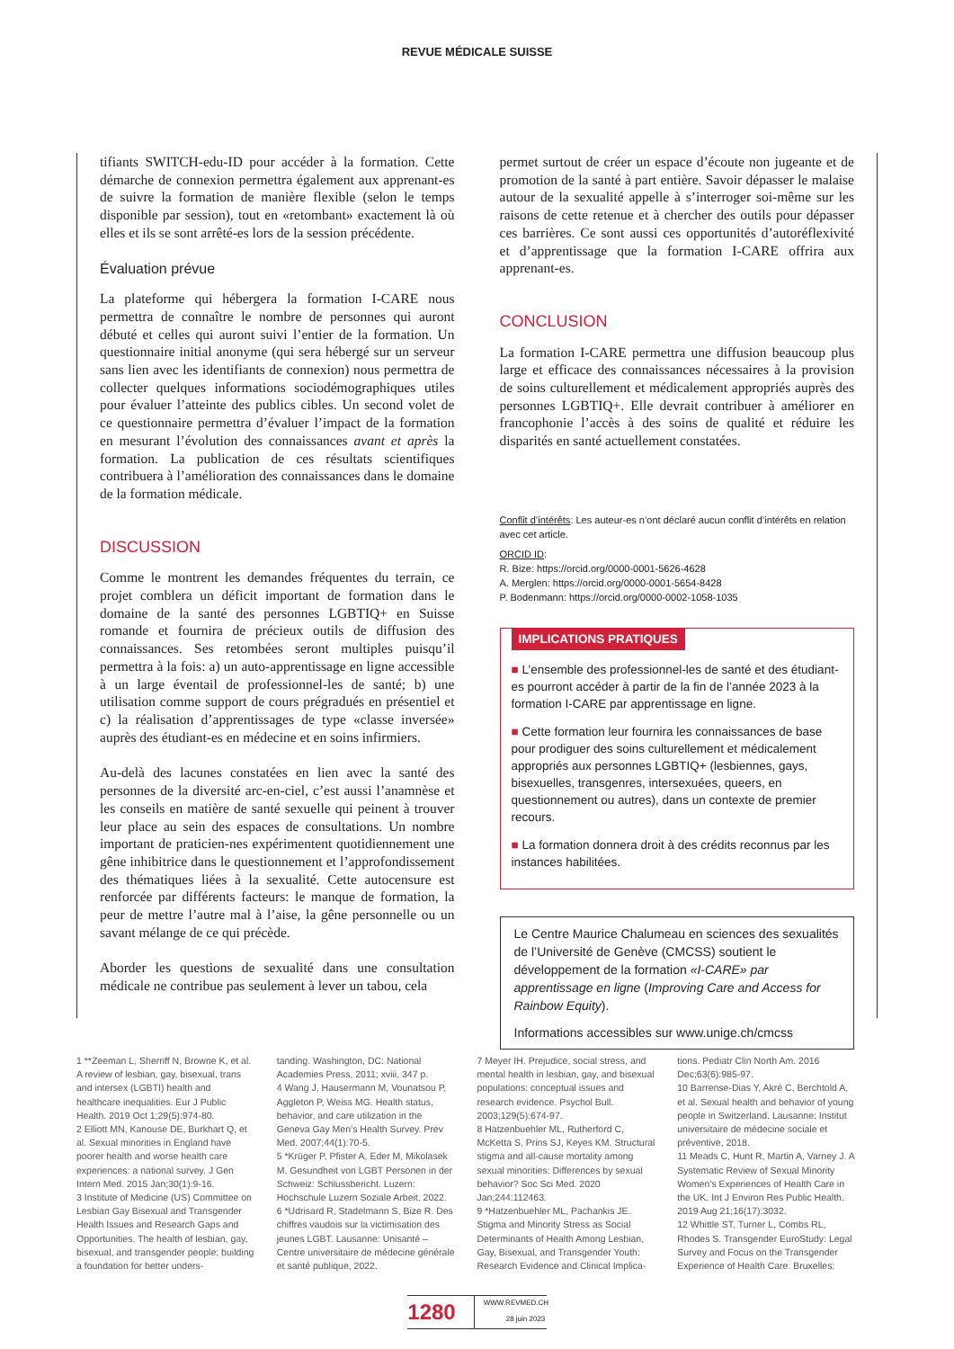REVUE MÉDICALE SUISSE
tifiants SWITCH-edu-ID pour accéder à la formation. Cette démarche de connexion permettra également aux apprenant-es de suivre la formation de manière flexible (selon le temps disponible par session), tout en «retombant» exactement là où elles et ils se sont arrêté-es lors de la session précédente.
Évaluation prévue
La plateforme qui hébergera la formation I-CARE nous permettra de connaître le nombre de personnes qui auront débuté et celles qui auront suivi l’entier de la formation. Un questionnaire initial anonyme (qui sera hébergé sur un serveur sans lien avec les identifiants de connexion) nous permettra de collecter quelques informations sociodémographiques utiles pour évaluer l’atteinte des publics cibles. Un second volet de ce questionnaire permettra d’évaluer l’impact de la formation en mesurant l’évolution des connaissances avant et après la formation. La publication de ces résultats scientifiques contribuera à l’amélioration des connaissances dans le domaine de la formation médicale.
DISCUSSION
Comme le montrent les demandes fréquentes du terrain, ce projet comblera un déficit important de formation dans le domaine de la santé des personnes LGBTIQ+ en Suisse romande et fournira de précieux outils de diffusion des connaissances. Ses retombées seront multiples puisqu’il permettra à la fois: a) un auto-apprentissage en ligne accessible à un large éventail de professionnel-les de santé; b) une utilisation comme support de cours prégradués en présentiel et c) la réalisation d’apprentissages de type «classe inversée» auprès des étudiant-es en médecine et en soins infirmiers.
Au-delà des lacunes constatées en lien avec la santé des personnes de la diversité arc-en-ciel, c’est aussi l’anamnèse et les conseils en matière de santé sexuelle qui peinent à trouver leur place au sein des espaces de consultations. Un nombre important de praticien-nes expérimentent quotidiennement une gêne inhibitrice dans le questionnement et l’approfondissement des thématiques liées à la sexualité. Cette autocensure est renforcée par différents facteurs: le manque de formation, la peur de mettre l’autre mal à l’aise, la gêne personnelle ou un savant mélange de ce qui précède.
Aborder les questions de sexualité dans une consultation médicale ne contribue pas seulement à lever un tabou, cela
permet surtout de créer un espace d’écoute non jugeante et de promotion de la santé à part entière. Savoir dépasser le malaise autour de la sexualité appelle à s’interroger soi-même sur les raisons de cette retenue et à chercher des outils pour dépasser ces barrières. Ce sont aussi ces opportunités d’autoréflexivité et d’apprentissage que la formation I-CARE offrira aux apprenant-es.
CONCLUSION
La formation I-CARE permettra une diffusion beaucoup plus large et efficace des connaissances nécessaires à la provision de soins culturellement et médicalement appropriés auprès des personnes LGBTIQ+. Elle devrait contribuer à améliorer en francophonie l’accès à des soins de qualité et réduire les disparités en santé actuellement constatées.
Conflit d’intérêts: Les auteur-es n’ont déclaré aucun conflit d’intérêts en relation avec cet article.
ORCID ID:
R. Bize: https://orcid.org/0000-0001-5626-4628
A. Merglen: https://orcid.org/0000-0001-5654-8428
P. Bodenmann: https://orcid.org/0000-0002-1058-1035
IMPLICATIONS PRATIQUES
■ L’ensemble des professionnel-les de santé et des étudiant-es pourront accéder à partir de la fin de l’année 2023 à la formation I-CARE par apprentissage en ligne.
■ Cette formation leur fournira les connaissances de base pour prodiguer des soins culturellement et médicalement appropriés aux personnes LGBTIQ+ (lesbiennes, gays, bisexuelles, transgenres, intersexuées, queers, en questionnement ou autres), dans un contexte de premier recours.
■ La formation donnera droit à des crédits reconnus par les instances habilitées.
Le Centre Maurice Chalumeau en sciences des sexualités de l’Université de Genève (CMCSS) soutient le développement de la formation «I-CARE» par apprentissage en ligne (Improving Care and Access for Rainbow Equity).
Informations accessibles sur www.unige.ch/cmcss
1 **Zeeman L, Sherriff N, Browne K, et al. A review of lesbian, gay, bisexual, trans and intersex (LGBTI) health and healthcare inequalities. Eur J Public Health. 2019 Oct 1;29(5):974-80.
2 Elliott MN, Kanouse DE, Burkhart Q, et al. Sexual minorities in England have poorer health and worse health care experiences: a national survey. J Gen Intern Med. 2015 Jan;30(1):9-16.
3 Institute of Medicine (US) Committee on Lesbian Gay Bisexual and Transgender Health Issues and Research Gaps and Opportunities. The health of lesbian, gay, bisexual, and transgender people: building a foundation for better unders-
tanding. Washington, DC: National Academies Press, 2011; xviii, 347 p.
4 Wang J, Hausermann M, Vounatsou P, Aggleton P, Weiss MG. Health status, behavior, and care utilization in the Geneva Gay Men’s Health Survey. Prev Med. 2007;44(1):70-5.
5 *Krüger P, Pfister A, Eder M, Mikolasek M. Gesundheit von LGBT Personen in der Schweiz: Schlussbericht. Luzern: Hochschule Luzern Soziale Arbeit, 2022.
6 *Udrisard R, Stadelmann S, Bize R. Des chiffres vaudois sur la victimisation des jeunes LGBT. Lausanne: Unisanté – Centre universitaire de médecine générale et santé publique, 2022.
7 Meyer IH. Prejudice, social stress, and mental health in lesbian, gay, and bisexual populations: conceptual issues and research evidence. Psychol Bull. 2003;129(5):674-97.
8 Hatzenbuehler ML, Rutherford C, McKetta S, Prins SJ, Keyes KM. Structural stigma and all-cause mortality among sexual minorities: Differences by sexual behavior? Soc Sci Med. 2020 Jan;244:112463.
9 *Hatzenbuehler ML, Pachankis JE. Stigma and Minority Stress as Social Determinants of Health Among Lesbian, Gay, Bisexual, and Transgender Youth: Research Evidence and Clinical Implica-
tions. Pediatr Clin North Am. 2016 Dec;63(6):985-97.
10 Barrense-Dias Y, Akré C, Berchtold A, et al. Sexual health and behavior of young people in Switzerland. Lausanne: Institut universitaire de médecine sociale et préventive, 2018.
11 Meads C, Hunt R, Martin A, Varney J. A Systematic Review of Sexual Minority Women’s Experiences of Health Care in the UK. Int J Environ Res Public Health. 2019 Aug 21;16(17):3032.
12 Whittle ST, Turner L, Combs RL, Rhodes S. Transgender EuroStudy: Legal Survey and Focus on the Transgender Experience of Health Care. Bruxelles:
1280
WWW.REVMED.CH
28 juin 2023